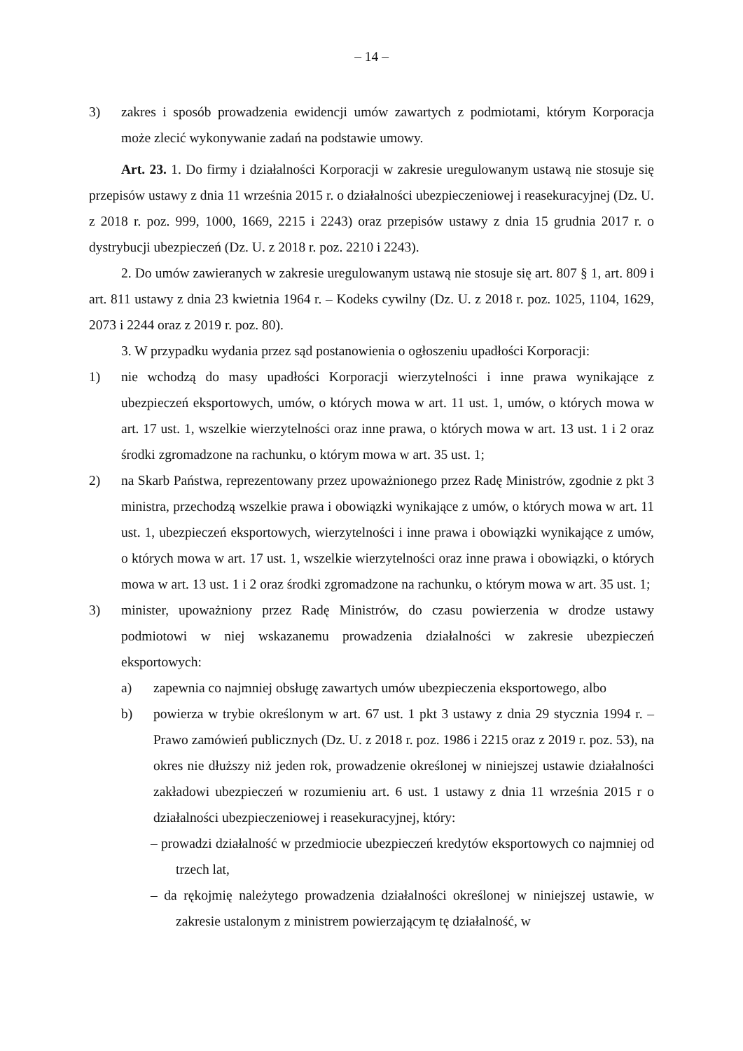– 14 –
3) zakres i sposób prowadzenia ewidencji umów zawartych z podmiotami, którym Korporacja może zlecić wykonywanie zadań na podstawie umowy.
Art. 23. 1. Do firmy i działalności Korporacji w zakresie uregulowanym ustawą nie stosuje się przepisów ustawy z dnia 11 września 2015 r. o działalności ubezpieczeniowej i reasekuracyjnej (Dz. U. z 2018 r. poz. 999, 1000, 1669, 2215 i 2243) oraz przepisów ustawy z dnia 15 grudnia 2017 r. o dystrybucji ubezpieczeń (Dz. U. z 2018 r. poz. 2210 i 2243).
2. Do umów zawieranych w zakresie uregulowanym ustawą nie stosuje się art. 807 § 1, art. 809 i art. 811 ustawy z dnia 23 kwietnia 1964 r. – Kodeks cywilny (Dz. U. z 2018 r. poz. 1025, 1104, 1629, 2073 i 2244 oraz z 2019 r. poz. 80).
3. W przypadku wydania przez sąd postanowienia o ogłoszeniu upadłości Korporacji:
1) nie wchodzą do masy upadłości Korporacji wierzytelności i inne prawa wynikające z ubezpieczeń eksportowych, umów, o których mowa w art. 11 ust. 1, umów, o których mowa w art. 17 ust. 1, wszelkie wierzytelności oraz inne prawa, o których mowa w art. 13 ust. 1 i 2 oraz środki zgromadzone na rachunku, o którym mowa w art. 35 ust. 1;
2) na Skarb Państwa, reprezentowany przez upoważnionego przez Radę Ministrów, zgodnie z pkt 3 ministra, przechodzą wszelkie prawa i obowiązki wynikające z umów, o których mowa w art. 11 ust. 1, ubezpieczeń eksportowych, wierzytelności i inne prawa i obowiązki wynikające z umów, o których mowa w art. 17 ust. 1, wszelkie wierzytelności oraz inne prawa i obowiązki, o których mowa w art. 13 ust. 1 i 2 oraz środki zgromadzone na rachunku, o którym mowa w art. 35 ust. 1;
3) minister, upoważniony przez Radę Ministrów, do czasu powierzenia w drodze ustawy podmiotowi w niej wskazanemu prowadzenia działalności w zakresie ubezpieczeń eksportowych:
a) zapewnia co najmniej obsługę zawartych umów ubezpieczenia eksportowego, albo
b) powierza w trybie określonym w art. 67 ust. 1 pkt 3 ustawy z dnia 29 stycznia 1994 r. – Prawo zamówień publicznych (Dz. U. z 2018 r. poz. 1986 i 2215 oraz z 2019 r. poz. 53), na okres nie dłuższy niż jeden rok, prowadzenie określonej w niniejszej ustawie działalności zakładowi ubezpieczeń w rozumieniu art. 6 ust. 1 ustawy z dnia 11 września 2015 r o działalności ubezpieczeniowej i reasekuracyjnej, który:
– prowadzi działalność w przedmiocie ubezpieczeń kredytów eksportowych co najmniej od trzech lat,
– da rękojmię należytego prowadzenia działalności określonej w niniejszej ustawie, w zakresie ustalonym z ministrem powierzającym tę działalność, w